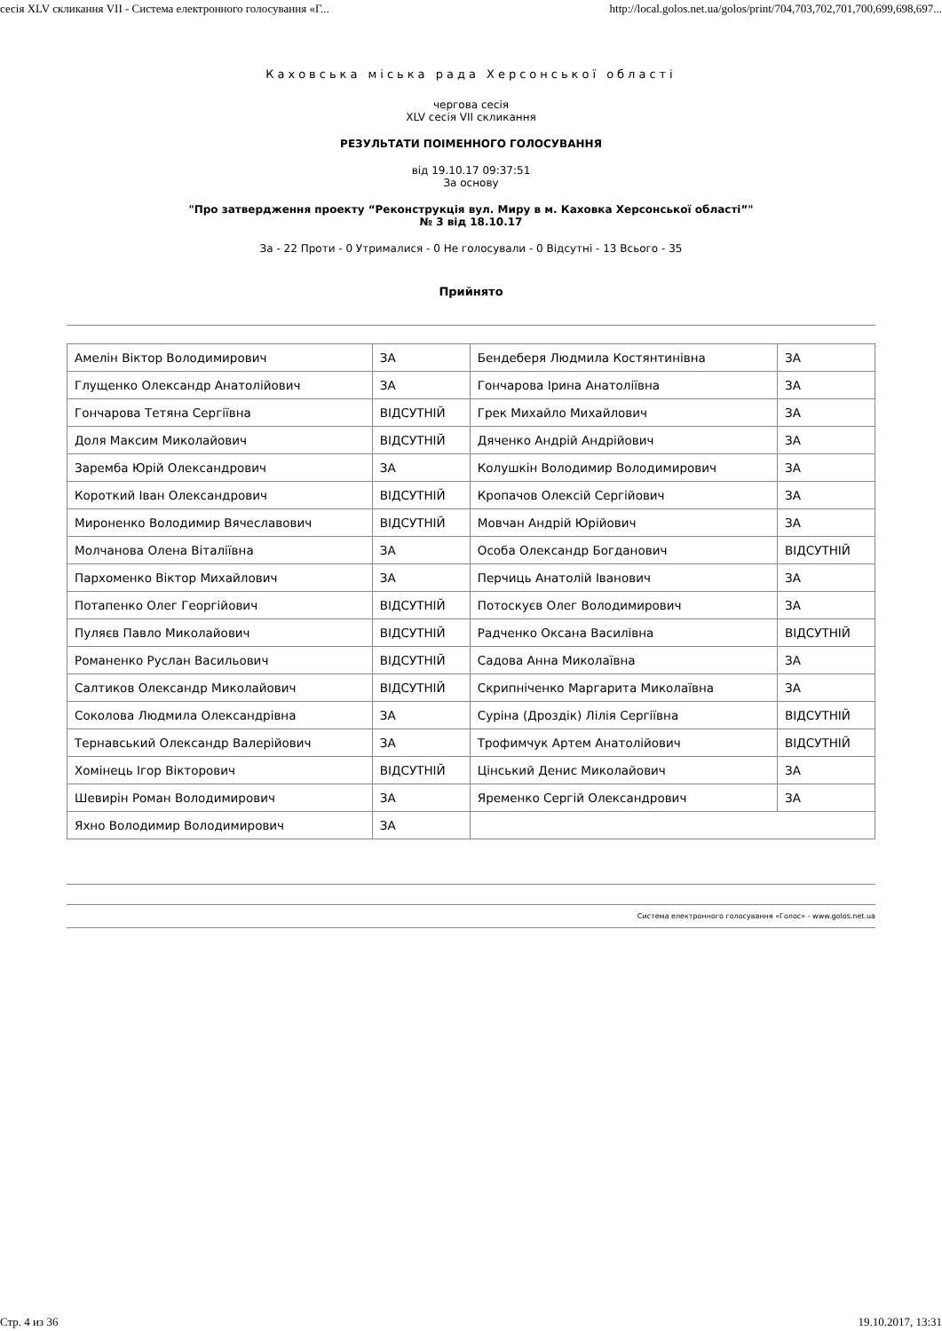сесія XLV скликання VII - Система електронного голосування «Г... http://local.golos.net.ua/golos/print/704,703,702,701,700,699,698,697...
Каховська міська рада Херсонської області
чергова сесія
XLV сесія VII скликання
РЕЗУЛЬТАТИ ПОІМЕННОГО ГОЛОСУВАННЯ
від 19.10.17 09:37:51
За основу
"Про затвердження проекту “Реконструкція вул. Миру в м. Каховка Херсонської області”"
№ 3 від 18.10.17
За - 22 Проти - 0 Утрималися - 0 Не голосували - 0 Відсутні - 13 Всього - 35
Прийнято
| Амелін Віктор Володимирович | ЗА | Бендеберя Людмила Костянтинівна | ЗА |
| Глущенко Олександр Анатолійович | ЗА | Гончарова Ірина Анатоліївна | ЗА |
| Гончарова Тетяна Сергіївна | ВІДСУТНІЙ | Грек Михайло Михайлович | ЗА |
| Доля Максим Миколайович | ВІДСУТНІЙ | Дяченко Андрій Андрійович | ЗА |
| Заремба Юрій Олександрович | ЗА | Колушкін Володимир Володимирович | ЗА |
| Короткий Іван Олександрович | ВІДСУТНІЙ | Кропачов Олексій Сергійович | ЗА |
| Мироненко Володимир Вячеславович | ВІДСУТНІЙ | Мовчан Андрій Юрійович | ЗА |
| Молчанова Олена Віталіївна | ЗА | Особа Олександр Богданович | ВІДСУТНІЙ |
| Пархоменко Віктор Михайлович | ЗА | Перчиць Анатолій Іванович | ЗА |
| Потапенко Олег Георгійович | ВІДСУТНІЙ | Потоскуєв Олег Володимирович | ЗА |
| Пуляєв Павло Миколайович | ВІДСУТНІЙ | Радченко Оксана Василівна | ВІДСУТНІЙ |
| Романенко Руслан Васильович | ВІДСУТНІЙ | Садова Анна Миколаївна | ЗА |
| Салтиков Олександр Миколайович | ВІДСУТНІЙ | Скрипніченко Маргарита Миколаївна | ЗА |
| Соколова Людмила Олександрівна | ЗА | Суріна (Дроздік) Лілія Сергіївна | ВІДСУТНІЙ |
| Тернавський Олександр Валерійович | ЗА | Трофимчук Артем Анатолійович | ВІДСУТНІЙ |
| Хомінець Ігор Вікторович | ВІДСУТНІЙ | Цінський Денис Миколайович | ЗА |
| Шевирін Роман Володимирович | ЗА | Яременко Сергій Олександрович | ЗА |
| Яхно Володимир Володимирович | ЗА | | |
Система електронного голосування «Голос» - www.golos.net.ua
Стр. 4 из 36 19.10.2017, 13:31